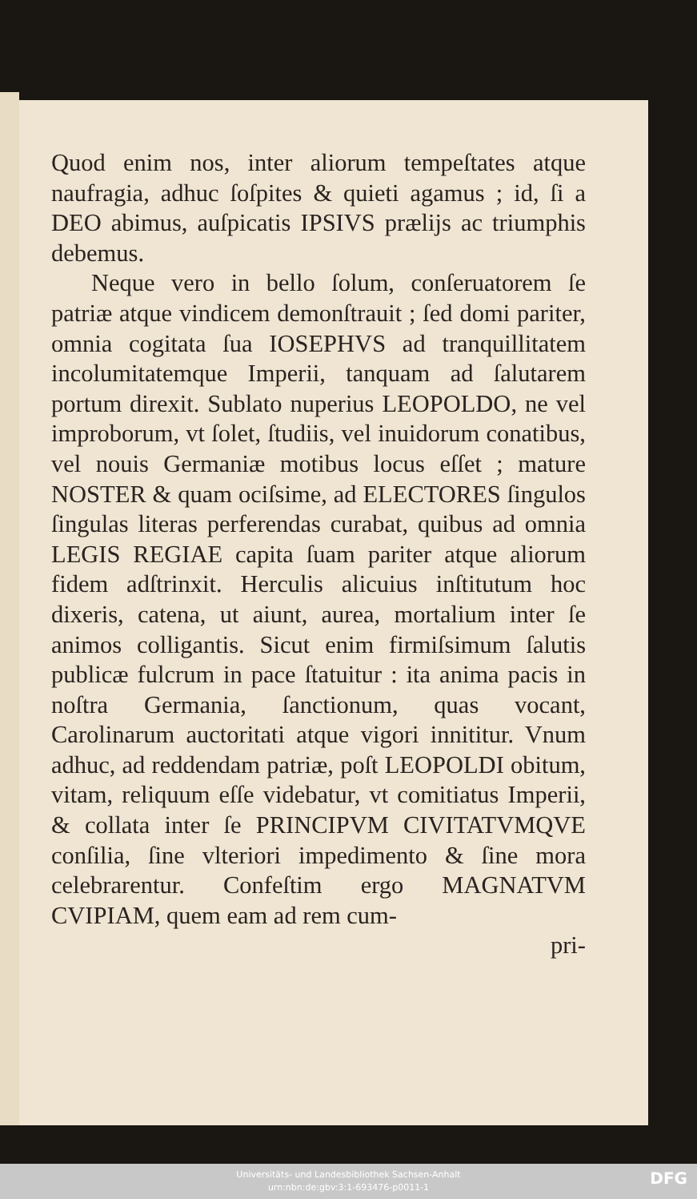Quod enim nos, inter aliorum tempeſtates atque naufragia, adhuc ſoſpites & quieti agamus ; id, ſi a DEO abimus, auſpicatis IPSIVS prælijs ac triumphis debemus.
Neque vero in bello ſolum, conſeruatorem ſe patriæ atque vindicem demonſtrauit ; ſed domi pariter, omnia cogitata ſua IOSEPHVS ad tranquillitatem incolumitatemque Imperii, tanquam ad ſalutarem portum direxit. Sublato nuperius LEOPOLDO, ne vel improborum, vt ſolet, ſtudiis, vel inuidorum conatibus, vel nouis Germaniæ motibus locus eſſet ; mature NOSTER & quam ociſsime, ad ELECTORES ſingulos ſingulas literas perferendas curabat, quibus ad omnia LEGIS REGIAE capita ſuam pariter atque aliorum fidem adſtrinxit. Herculis alicuius inſtitutum hoc dixeris, catena, ut aiunt, aurea, mortalium inter ſe animos colligantis. Sicut enim firmiſsimum ſalutis publicæ fulcrum in pace ſtatuitur : ita anima pacis in noſtra Germania, ſanctionum, quas vocant, Carolinarum auctoritati atque vigori innititur. Vnum adhuc, ad reddendam patriæ, poſt LEOPOLDI obitum, vitam, reliquum eſſe videbatur, vt comitiatus Imperii, & collata inter ſe PRINCIPVM CIVITATVMQVE conſilia, ſine vlteriori impedimento & ſine mora celebrarentur. Confeſtim ergo MAGNATVM CVIPIAM, quem eam ad rem cum-
pri-
Universitäts- und Landesbibliothek Sachsen-Anhalt
urn:nbn:de:gbv:3:1-693476-p0011-1
DFG